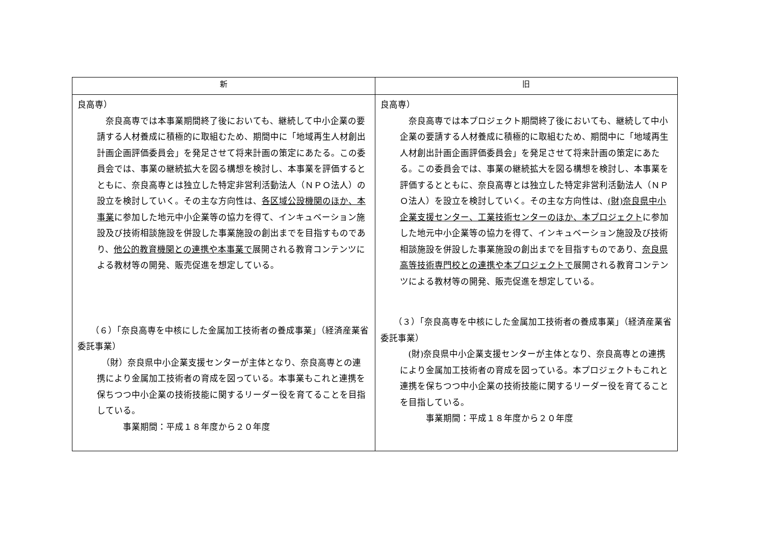| 新 | 旧 |
| --- | --- |
| 良高専） 奈良高専では本事業期間終了後においても、継続して中小企業の要請する人材養成に積極的に取組むため、期間中に「地域再生人材創出計画企画評価委員会」を発足させて将来計画の策定にあたる。この委員会では、事業の継続拡大を図る構想を検討し、本事業を評価するとともに、奈良高専とは独立した特定非営利活動法人（ＮＰＯ法人）の設立を検討していく。その主な方向性は、 各区域公設機関のほか、本事業 に参加した地元中小企業等の協力を得て、インキュベーション施設及び技術相談施設を併設した事業施設の創出までを目指すものであり、 他公的教育機関との連携や本事業で 展開される教育コンテンツによる教材等の開発、販売促進を想定している。 （６）「奈良高専を中核にした金属加工技術者の養成事業」（経済産業省委託事業） （財）奈良県中小企業支援センターが主体となり、奈良高専との連携により金属加工技術者の育成を図っている。本事業もこれと連携を保ちつつ中小企業の技術技能に関するリーダー役を育てることを目指している。 事業期間：平成１８年度から２０年度 | 良高専） 奈良高専では本プロジェクト期間終了後においても、継続して中小企業の要請する人材養成に積極的に取組むため、期間中に「地域再生人材創出計画企画評価委員会」を発足させて将来計画の策定にあたる。この委員会では、事業の継続拡大を図る構想を検討し、本事業を評価するとともに、奈良高専とは独立した特定非営利活動法人（ＮＰＯ法人）を設立を検討していく。その主な方向性は、 (財)奈良県中小企業支援センター、工業技術センターのほか、本プロジェクト に参加した地元中小企業等の協力を得て、インキュベーション施設及び技術相談施設を併設した事業施設の創出までを目指すものであり、 奈良県高等技術専門校との連携や本プロジェクトで 展開される教育コンテンツによる教材等の開発、販売促進を想定している。 （３）「奈良高専を中核にした金属加工技術者の養成事業」（経済産業省委託事業） (財)奈良県中小企業支援センターが主体となり、奈良高専との連携により金属加工技術者の育成を図っている。本プロジェクトもこれと連携を保ちつつ中小企業の技術技能に関するリーダー役を育てることを目指している。 事業期間：平成１８年度から２０年度 |